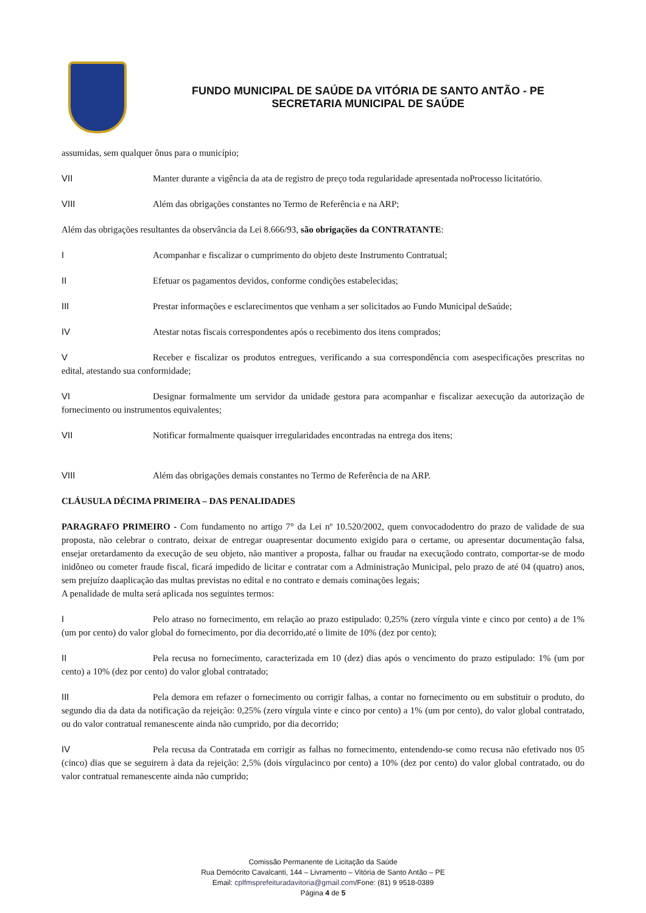FUNDO MUNICIPAL DE SAÚDE DA VITÓRIA DE SANTO ANTÃO - PE
SECRETARIA MUNICIPAL DE SAÚDE
assumidas, sem qualquer ônus para o município;
VII Manter durante a vigência da ata de registro de preço toda regularidade apresentada noProcesso licitatório.
VIII Além das obrigações constantes no Termo de Referência e na ARP;
Além das obrigações resultantes da observância da Lei 8.666/93, são obrigações da CONTRATANTE:
I Acompanhar e fiscalizar o cumprimento do objeto deste Instrumento Contratual;
II Efetuar os pagamentos devidos, conforme condições estabelecidas;
III Prestar informações e esclarecimentos que venham a ser solicitados ao Fundo Municipal deSaúde;
IV Atestar notas fiscais correspondentes após o recebimento dos itens comprados;
V Receber e fiscalizar os produtos entregues, verificando a sua correspondência com asespecificações prescritas no edital, atestando sua conformidade;
VI Designar formalmente um servidor da unidade gestora para acompanhar e fiscalizar aexecução da autorização de fornecimento ou instrumentos equivalentes;
VII Notificar formalmente quaisquer irregularidades encontradas na entrega dos itens;
VIII Além das obrigações demais constantes no Termo de Referência de na ARP.
CLÁUSULA DÉCIMA PRIMEIRA – DAS PENALIDADES
PARAGRAFO PRIMEIRO - Com fundamento no artigo 7° da Lei nº 10.520/2002, quem convocadodentro do prazo de validade de sua proposta, não celebrar o contrato, deixar de entregar ouapresentar documento exigido para o certame, ou apresentar documentação falsa, ensejar oretardamento da execução de seu objeto, não mantiver a proposta, falhar ou fraudar na execuçãodo contrato, comportar-se de modo inidôneo ou cometer fraude fiscal, ficará impedido de licitar e contratar com a Administração Municipal, pelo prazo de até 04 (quatro) anos, sem prejuízo daaplicação das multas previstas no edital e no contrato e demais cominações legais;
A penalidade de multa será aplicada nos seguintes termos:
I Pelo atraso no fornecimento, em relação ao prazo estipulado: 0,25% (zero vírgula vinte e cinco por cento) a de 1% (um por cento) do valor global do fornecimento, por dia decorrido,até o limite de 10% (dez por cento);
II Pela recusa no fornecimento, caracterizada em 10 (dez) dias após o vencimento do prazo estipulado: 1% (um por cento) a 10% (dez por cento) do valor global contratado;
III Pela demora em refazer o fornecimento ou corrigir falhas, a contar no fornecimento ou em substituir o produto, do segundo dia da data da notificação da rejeição: 0,25% (zero vírgula vinte e cinco por cento) a 1% (um por cento), do valor global contratado, ou do valor contratual remanescente ainda não cumprido, por dia decorrido;
IV Pela recusa da Contratada em corrigir as falhas no fornecimento, entendendo-se como recusa não efetivado nos 05 (cinco) dias que se seguirem à data da rejeição: 2,5% (dois vírgulacinco por cento) a 10% (dez por cento) do valor global contratado, ou do valor contratual remanescente ainda não cumprido;
Comissão Permanente de Licitação da Saúde
Rua Demócrito Cavalcanti, 144 – Livramento – Vitória de Santo Antão – PE
Email: cplfmsprefeituradavitoria@gmail.com/Fone: (81) 9 9518-0389
Página 4 de 5